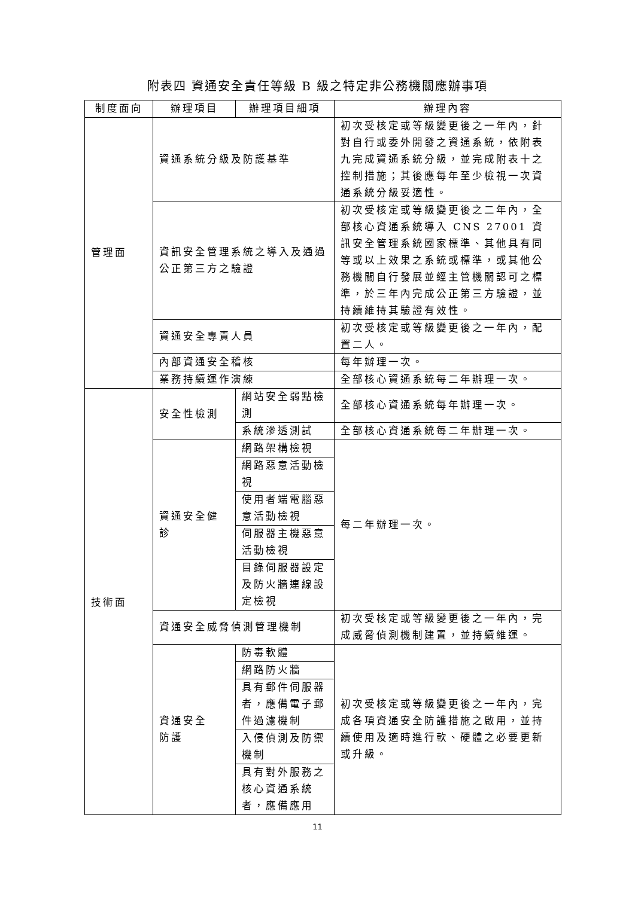附表四 資通安全責任等級 B 級之特定非公務機關應辦事項
| 制度面向 | 辦理項目 | 辦理項目細項 | 辦理內容 |
| --- | --- | --- | --- |
| 管理面 | 資通系統分級及防護基準 | | 初次受核定或等級變更後之一年內，針對自行或委外開發之資通系統，依附表九完成資通系統分級，並完成附表十之控制措施；其後應每年至少檢視一次資通系統分級妥適性。 |
| | 資訊安全管理系統之導入及通過公正第三方之驗證 | | 初次受核定或等級變更後之二年內，全部核心資通系統導入 CNS 27001 資訊安全管理系統國家標準、其他具有同等或以上效果之系統或標準，或其他公務機關自行發展並經主管機關認可之標準，於三年內完成公正第三方驗證，並持續維持其驗證有效性。 |
| | 資通安全專責人員 | | 初次受核定或等級變更後之一年內，配置二人。 |
| | 內部資通安全稽核 | | 每年辦理一次。 |
| | 業務持續運作演練 | | 全部核心資通系統每二年辦理一次。 |
| 技術面 | 安全性檢測 | 網站安全弱點檢測 | 全部核心資通系統每年辦理一次。 |
| | | 系統滲透測試 | 全部核心資通系統每二年辦理一次。 |
| | 資通安全健診 | 網路架構檢視 | 每二年辦理一次。 |
| | | 網路惡意活動檢視 | |
| | | 使用者端電腦惡意活動檢視 | |
| | | 伺服器主機惡意活動檢視 | |
| | | 目錄伺服器設定及防火牆連線設定檢視 | |
| | 資通安全威脅偵測管理機制 | | 初次受核定或等級變更後之一年內，完成威脅偵測機制建置，並持續維運。 |
| | 資通安全 防護 | 防毒軟體 | 初次受核定或等級變更後之一年內，完成各項資通安全防護措施之啟用，並持續使用及適時進行軟、硬體之必要更新或升級。 |
| | | 網路防火牆 | |
| | | 具有郵件伺服器者，應備電子郵件過濾機制 | |
| | | 入侵偵測及防禦機制 | |
| | | 具有對外服務之核心資通系統者，應備應用 | |
11